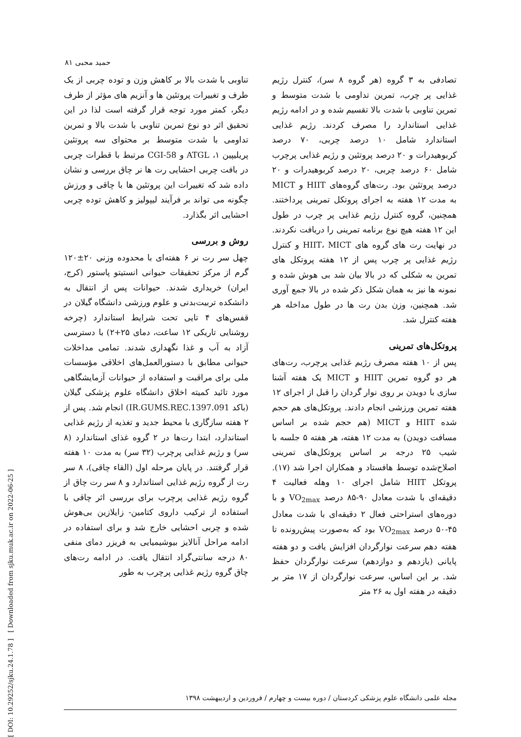[ DOI: 10.29252/sjku.24.1.78 ] [ Downloaded from sjku.muk.ac.ir on 2022-06-25 ]
حمید محبی ۸۱
تناوبی با شدت بالا بر کاهش وزن و توده چربی از یک طرف و تغییرات پروتئین ها و آنزیم های مؤثر از طرف دیگر، کمتر مورد توجه قرار گرفته است لذا در این تحقیق اثر دو نوع تمرین تناوبی با شدت بالا و تمرین تداومی با شدت متوسط بر محتوای سه پروتئین پریلیپین ۱، ATGL و CGI-58 مرتبط با قطرات چربی در بافت چربی احشایی رت ها نر چاق بررسی و نشان داده شد که تغییرات این پروتئین ها با چاقی و ورزش چگونه می تواند بر فرآیند لیپولیز و کاهش توده چربی احشایی اثر بگذارد.
روش و بررسی
چهل سر رت نر ۶ هفته‌ای با محدوده وزنی ۲۰±۱۲۰ گرم از مرکز تحقیقات حیوانی انستیتو پاستور (کرج، ایران) خریداری شدند. حیوانات پس از انتقال به دانشکده تربیت‌بدنی و علوم ورزشی دانشگاه گیلان در قفس‌های ۴ تایی تحت شرایط استاندارد (چرخه روشنایی تاریکی ۱۲ ساعت، دمای ۲۵+۲) با دسترسی آزاد به آب و غذا نگهداری شدند. تمامی مداخلات حیوانی مطابق با دستورالعمل‌های اخلاقی مؤسسات ملی برای مراقبت و استفاده از حیوانات آزمایشگاهی مورد تائید کمیته اخلاق دانشگاه علوم پزشکی گیلان (باکد IR.GUMS.REC.1397.091) انجام شد. پس از ۲ هفته سازگاری با محیط جدید و تغذیه از رژیم غذایی استاندارد، ابتدا رت‌ها در ۲ گروه غذای استاندارد (۸ سر) و رژیم غذایی پرچرب (۳۲ سر) به مدت ۱۰ هفته قرار گرفتند. در پایان مرحله اول (القاء چاقی)، ۸ سر رت از گروه رژیم غذایی استاندارد و ۸ سر رت چاق از گروه رژیم غذایی پرچرب برای بررسی اثر چاقی با استفاده از ترکیب داروی کتامین- زایلازین بی‌هوش شده و چربی احشایی خارج شد و برای استفاده در ادامه مراحل آنالایز بیوشیمیایی به فریزر دمای منفی ۸۰ درجه سانتی‌گراد انتقال یافت. در ادامه رت‌های چاق گروه رژیم غذایی پرچرب به طور
تصادفی به ۳ گروه (هر گروه ۸ سر)، کنترل رژیم غذایی پر چرب، تمرین تداومی با شدت متوسط و تمرین تناوبی با شدت بالا تقسیم شده و در ادامه رژیم غذایی استاندارد را مصرف کردند. رژیم غذایی استاندارد شامل ۱۰ درصد چربی، ۷۰ درصد کربوهیدرات و ۲۰ درصد پروتئین و رژیم غذایی پرچرب شامل ۶۰ درصد چربی، ۲۰ درصد کربوهیدرات و ۲۰ درصد پروتئین بود. رت‌های گروه‌های HIIT و MICT به مدت ۱۲ هفته به اجرای پروتکل تمرینی پرداختند. همچنین، گروه کنترل رژیم غذایی پر چرب در طول این ۱۲ هفته هیچ نوع برنامه تمرینی را دریافت نکردند. در نهایت رت های گروه های HIIT، MICT و کنترل رژیم غذایی پر چرب پس از ۱۲ هفته پروتکل های تمرین به شکلی که در بالا بیان شد بی هوش شده و نمونه ها نیز به همان شکل ذکر شده در بالا جمع آوری شد. همچنین، وزن بدن رت ها در طول مداخله هر هفته کنترل شد.
پروتکل‌های تمرینی
پس از ۱۰ هفته مصرف رژیم غذایی پرچرب، رت‌های هر دو گروه تمرین HIIT و MICT یک هفته آشنا سازی با دویدن بر روی نوار گردان را قبل از اجرای ۱۲ هفته تمرین ورزشی انجام دادند. پروتکل‌های هم حجم شده HIIT و MICT (هم حجم شده بر اساس مسافت دویدن) به مدت ۱۲ هفته، هر هفته ۵ جلسه با شیب ۲۵ درجه بر اساس پروتکل‌های تمرینی اصلاح‌شده توسط هافستاد و همکاران اجرا شد (۱۷). پروتکل HIIT شامل اجرای ۱۰ وهله فعالیت ۴ دقیقه‌ای با شدت معادل ۹۰-۸۵ درصد VO<sub>2max</sub> و با دوره‌های استراحتی فعال ۲ دقیقه‌ای با شدت معادل ۴۵-۵۰ درصد VO<sub>2max</sub> بود که به‌صورت پیش‌رونده تا هفته دهم سرعت نوارگردان افزایش یافت و دو هفته پایانی (یازدهم و دوازدهم) سرعت نوارگردان حفظ شد. بر این اساس، سرعت نوارگردان از ۱۷ متر بر دقیقه در هفته اول به ۲۶ متر
مجله علمی دانشگاه علوم پزشکی کردستان / دوره بیست و چهارم / فروردین و اردیبهشت ۱۳۹۸